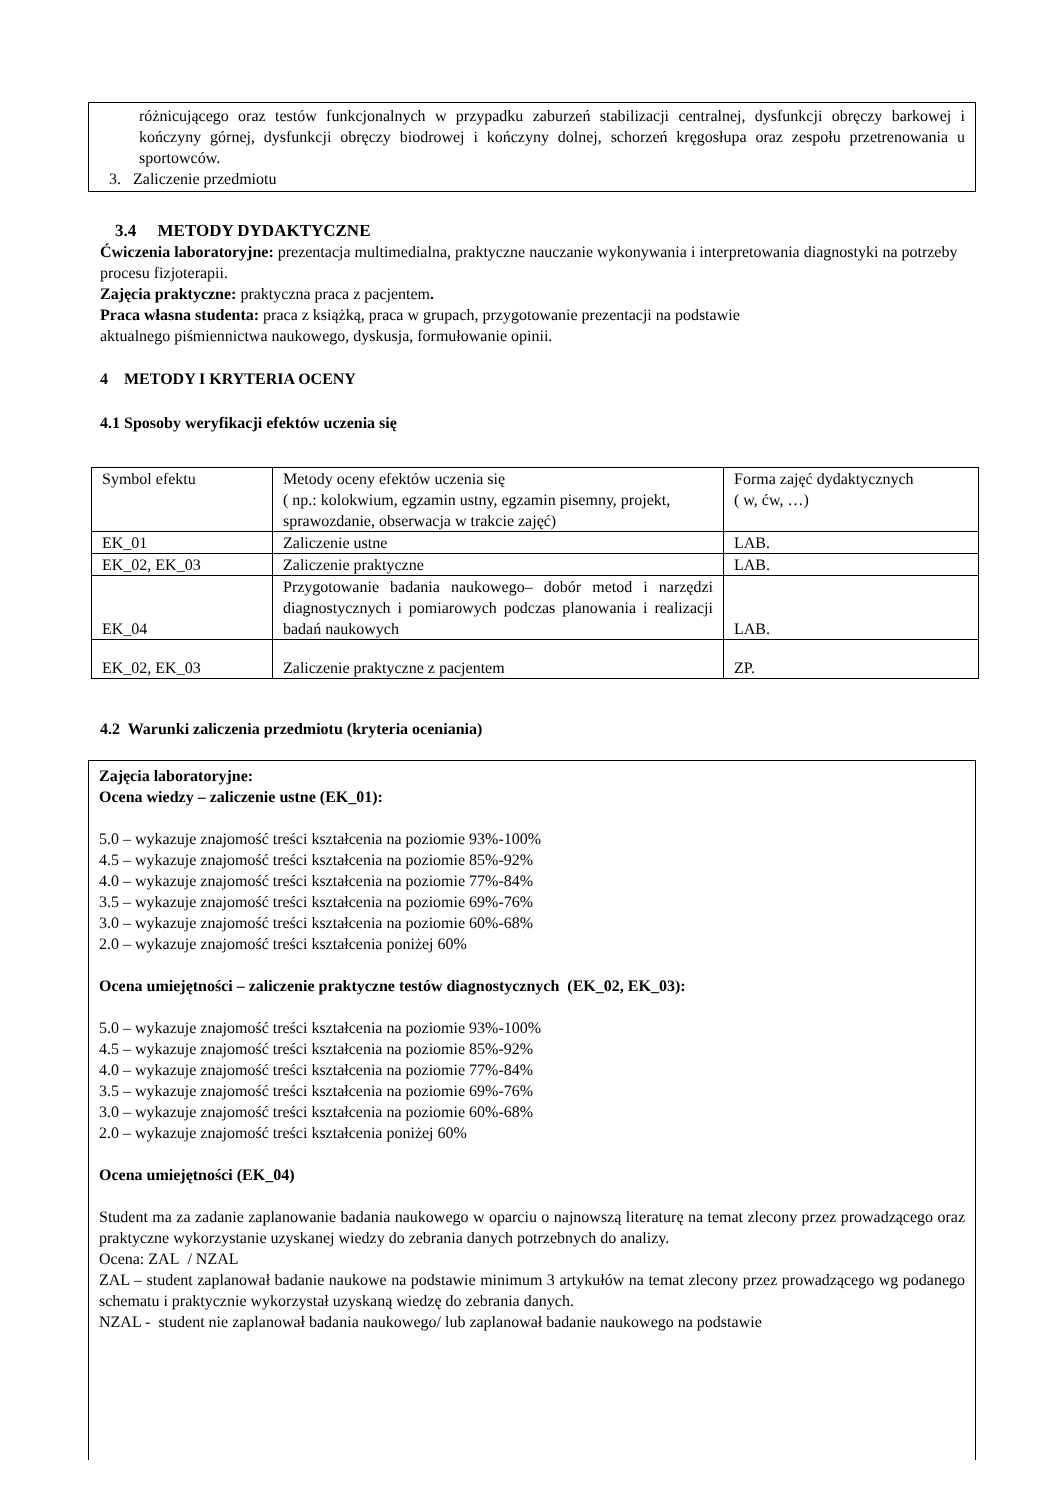różnicującego oraz testów funkcjonalnych w przypadku zaburzeń stabilizacji centralnej, dysfunkcji obręczy barkowej i kończyny górnej, dysfunkcji obręczy biodrowej i kończyny dolnej, schorzeń kręgosłupa oraz zespołu przetrenowania u sportowców.
3. Zaliczenie przedmiotu
3.4 METODY DYDAKTYCZNE
Ćwiczenia laboratoryjne: prezentacja multimedialna, praktyczne nauczanie wykonywania i interpretowania diagnostyki na potrzeby procesu fizjoterapii.
Zajęcia praktyczne: praktyczna praca z pacjentem.
Praca własna studenta: praca z książką, praca w grupach, przygotowanie prezentacji na podstawie
aktualnego piśmiennictwa naukowego, dyskusja, formułowanie opinii.
4 METODY I KRYTERIA OCENY
4.1 Sposoby weryfikacji efektów uczenia się
| Symbol efektu | Metody oceny efektów uczenia się ( np.: kolokwium, egzamin ustny, egzamin pisemny, projekt, sprawozdanie, obserwacja w trakcie zajęć) | Forma zajęć dydaktycznych ( w, ćw, …) |
| EK_01 | Zaliczenie ustne | LAB. |
| EK_02, EK_03 | Zaliczenie praktyczne | LAB. |
| EK_04 | Przygotowanie badania naukowego– dobór metod i narzędzi diagnostycznych i pomiarowych podczas planowania i realizacji badań naukowych | LAB. |
| EK_02, EK_03 | Zaliczenie praktyczne z pacjentem | ZP. |
4.2 Warunki zaliczenia przedmiotu (kryteria oceniania)
Zajęcia laboratoryjne:
Ocena wiedzy – zaliczenie ustne (EK_01):
5.0 – wykazuje znajomość treści kształcenia na poziomie 93%-100%
4.5 – wykazuje znajomość treści kształcenia na poziomie 85%-92%
4.0 – wykazuje znajomość treści kształcenia na poziomie 77%-84%
3.5 – wykazuje znajomość treści kształcenia na poziomie 69%-76%
3.0 – wykazuje znajomość treści kształcenia na poziomie 60%-68%
2.0 – wykazuje znajomość treści kształcenia poniżej 60%
Ocena umiejętności – zaliczenie praktyczne testów diagnostycznych (EK_02, EK_03):
5.0 – wykazuje znajomość treści kształcenia na poziomie 93%-100%
4.5 – wykazuje znajomość treści kształcenia na poziomie 85%-92%
4.0 – wykazuje znajomość treści kształcenia na poziomie 77%-84%
3.5 – wykazuje znajomość treści kształcenia na poziomie 69%-76%
3.0 – wykazuje znajomość treści kształcenia na poziomie 60%-68%
2.0 – wykazuje znajomość treści kształcenia poniżej 60%
Ocena umiejętności (EK_04)
Student ma za zadanie zaplanowanie badania naukowego w oparciu o najnowszą literaturę na temat zlecony przez prowadzącego oraz praktyczne wykorzystanie uzyskanej wiedzy do zebrania danych potrzebnych do analizy.
Ocena: ZAL / NZAL
ZAL – student zaplanował badanie naukowe na podstawie minimum 3 artykułów na temat zlecony przez prowadzącego wg podanego schematu i praktycznie wykorzystał uzyskaną wiedzę do zebrania danych.
NZAL - student nie zaplanował badania naukowego/ lub zaplanował badanie naukowego na podstawie